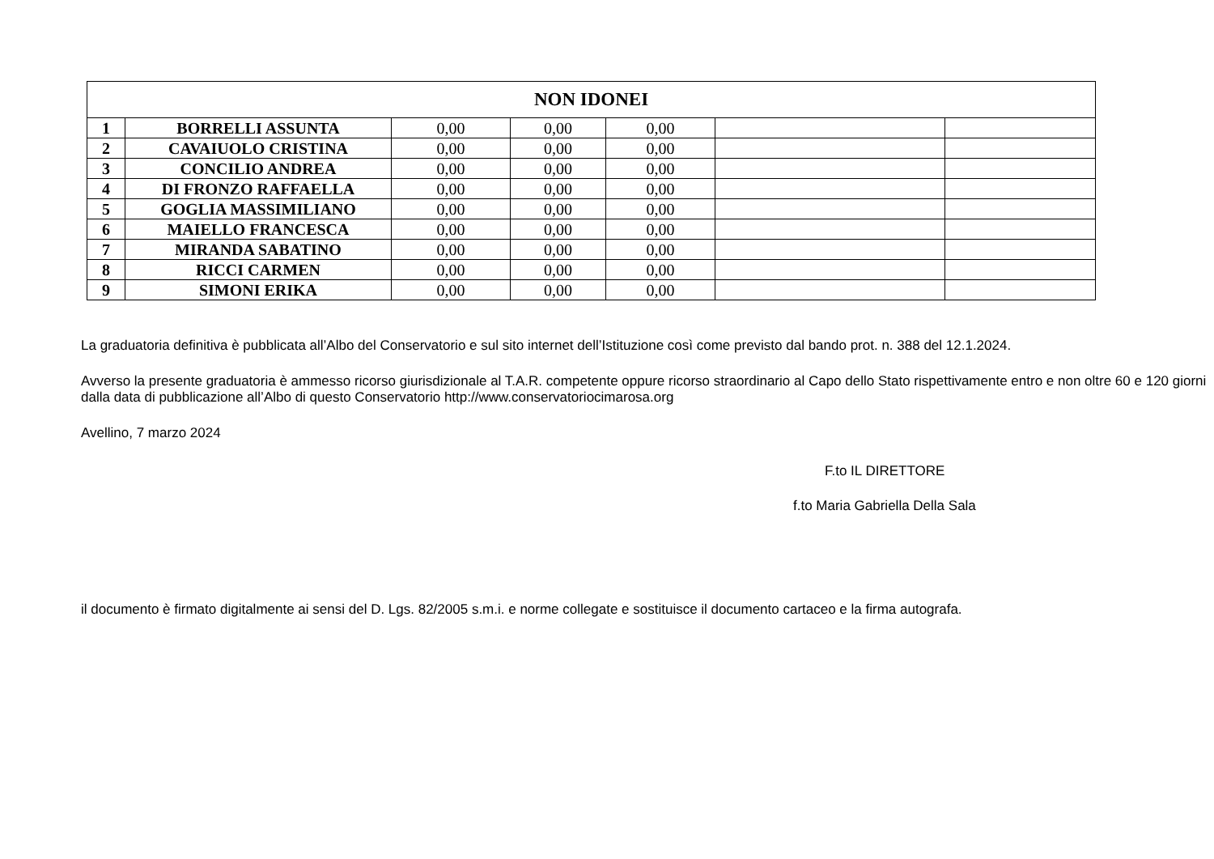| NON IDONEI | | | | | | |
| --- | --- | --- | --- | --- | --- | --- |
| 1 | BORRELLI ASSUNTA | 0,00 | 0,00 | 0,00 | | |
| 2 | CAVAIUOLO CRISTINA | 0,00 | 0,00 | 0,00 | | |
| 3 | CONCILIO ANDREA | 0,00 | 0,00 | 0,00 | | |
| 4 | DI FRONZO RAFFAELLA | 0,00 | 0,00 | 0,00 | | |
| 5 | GOGLIA MASSIMILIANO | 0,00 | 0,00 | 0,00 | | |
| 6 | MAIELLO FRANCESCA | 0,00 | 0,00 | 0,00 | | |
| 7 | MIRANDA SABATINO | 0,00 | 0,00 | 0,00 | | |
| 8 | RICCI CARMEN | 0,00 | 0,00 | 0,00 | | |
| 9 | SIMONI ERIKA | 0,00 | 0,00 | 0,00 | | |
La graduatoria definitiva è pubblicata all’Albo del Conservatorio e sul sito internet dell’Istituzione così come previsto dal bando prot. n. 388 del 12.1.2024.
Avverso la presente graduatoria è ammesso ricorso giurisdizionale al T.A.R. competente oppure ricorso straordinario al Capo dello Stato rispettivamente entro e non oltre 60 e 120 giorni dalla data di pubblicazione all’Albo di questo Conservatorio http://www.conservatoriocimarosa.org
Avellino, 7 marzo 2024
F.to IL DIRETTORE
f.to Maria Gabriella Della Sala
il documento è firmato digitalmente ai sensi del D. Lgs. 82/2005 s.m.i. e norme collegate e sostituisce il documento cartaceo e la firma autografa.